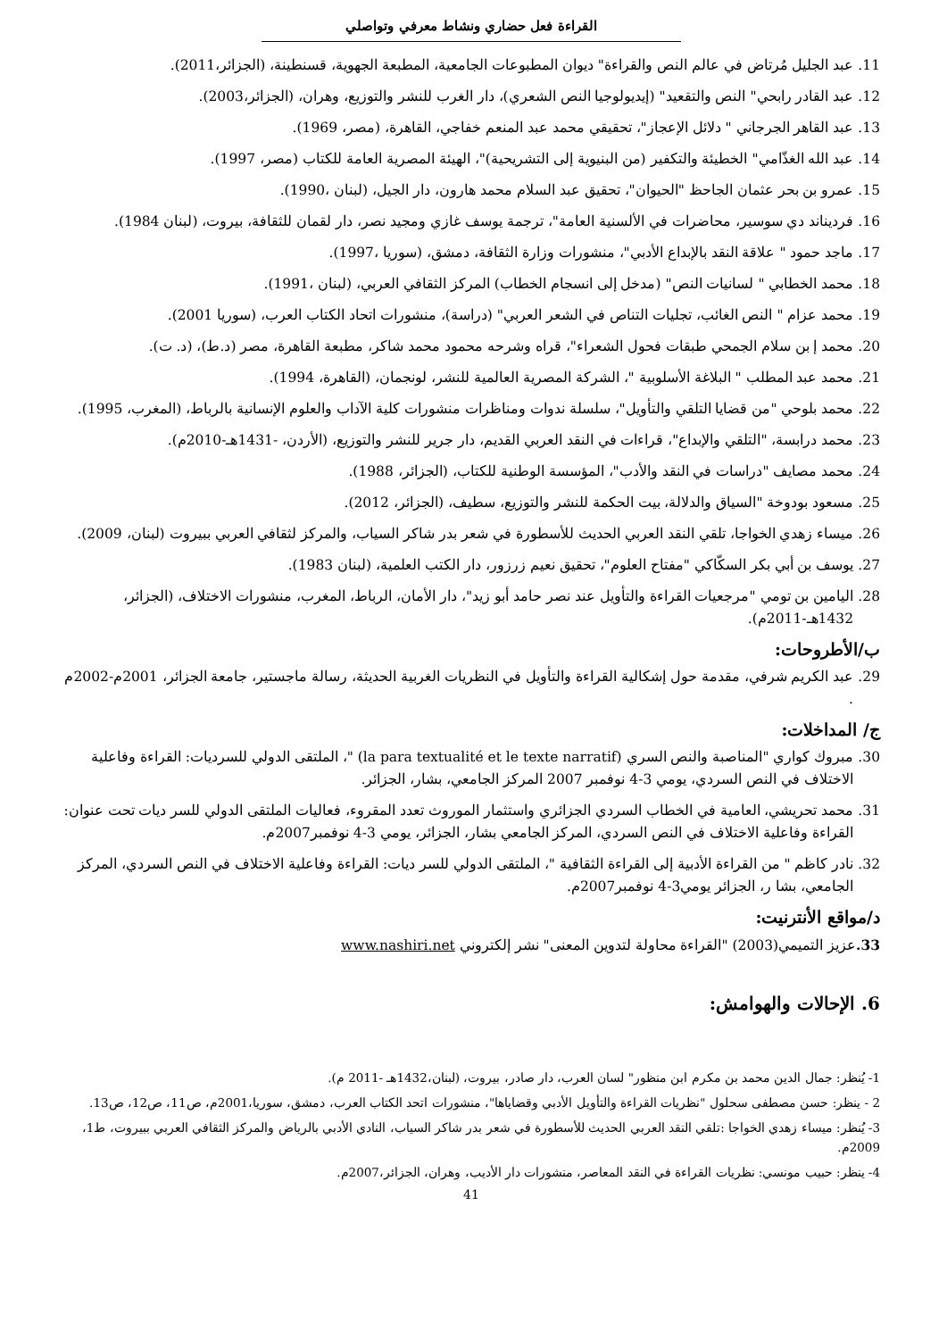القراءة فعل حضاري ونشاط معرفي وتواصلي
11. عبد الجليل مُرتاض في عالم النص والقراءة" ديوان المطبوعات الجامعية، المطبعة الجهوية، قسنطينة، (الجزائر،2011).
12. عبد القادر رابحي" النص والتقعيد" (إيديولوجيا النص الشعري)، دار الغرب للنشر والتوزيع، وهران، (الجزائر،2003).
13. عبد القاهر الجرجاني " دلائل الإعجاز"، تحقيقي محمد عبد المنعم خفاجي، القاهرة، (مصر، 1969).
14. عبد الله الغذّامي" الخطيئة والتكفير (من البنيوية إلى التشريحية)"، الهيئة المصرية العامة للكتاب (مصر، 1997).
15. عمرو بن بحر عثمان الجاحظ "الحيوان"، تحقيق عبد السلام محمد هارون، دار الجيل، (لبنان ،1990).
16. فرديناند دي سوسير، محاضرات في الألسنية العامة"، ترجمة يوسف غازي ومجيد نصر، دار لقمان للثقافة، بيروت، (لبنان 1984).
17. ماجد حمود " علاقة النقد بالإبداع الأدبي"، منشورات وزارة الثقافة، دمشق، (سوريا ،1997).
18. محمد الخطابي " لسانيات النص" (مدخل إلى انسجام الخطاب) المركز الثقافي العربي، (لبنان ،1991).
19. محمد عزام " النص الغائب، تجليات التناص في الشعر العربي" (دراسة)، منشورات اتحاد الكتاب العرب، (سوريا 2001).
20. محمد إ بن سلام الجمحي طبقات فحول الشعراء"، قراه وشرحه محمود محمد شاكر، مطبعة القاهرة، مصر (د.ط)، (د. ت).
21. محمد عبد المطلب " البلاغة الأسلوبية "، الشركة المصرية العالمية للنشر، لونجمان، (القاهرة، 1994).
22. محمد بلوحي "من قضايا التلقي والتأويل"، سلسلة ندوات ومناظرات منشورات كلية الآداب والعلوم الإنسانية بالرباط، (المغرب، 1995).
23. محمد درابسة، "التلقي والإبداع"، قراءات في النقد العربي القديم، دار جرير للنشر والتوزيع، (الأردن، -1431هـ-2010م).
24. محمد مصايف "دراسات في النقد والأدب"، المؤسسة الوطنية للكتاب، (الجزائر، 1988).
25. مسعود بودوخة "السياق والدلالة، بيت الحكمة للنشر والتوزيع، سطيف، (الجزائر، 2012).
26. ميساء زهدي الخواجا، تلقي النقد العربي الحديث للأسطورة في شعر بدر شاكر السياب، والمركز لثقافي العربي ببيروت (لبنان، 2009).
27. يوسف بن أبي بكر السكّاكي "مفتاح العلوم"، تحقيق نعيم زرزور، دار الكتب العلمية، (لبنان 1983).
28. اليامين بن تومي "مرجعيات القراءة والتأويل عند نصر حامد أبو زيد"، دار الأمان، الرباط، المغرب، منشورات الاختلاف، (الجزائر، 1432هـ-2011م).
ب/الأطروحات:
29. عبد الكريم شرفي، مقدمة حول إشكالية القراءة والتأويل في النظريات الغربية الحديثة، رسالة ماجستير، جامعة الجزائر، 2001م-2002م .
ج/ المداخلات:
30. مبروك كواري "المناصبة والنص السري (la para textualité et le texte narratif) "، الملتقى الدولي للسرديات: القراءة وفاعلية الاختلاف في النص السردي، يومي 3-4 نوفمبر 2007 المركز الجامعي، بشار، الجزائر.
31. محمد تحريشي، العامية في الخطاب السردي الجزائري واستثمار الموروث تعدد المقروء، فعاليات الملتقى الدولي للسر ديات تحت عنوان: القراءة وفاعلية الاختلاف في النص السردي، المركز الجامعي بشار، الجزائر، يومي 3-4 نوفمبر2007م.
32. نادر كاظم " من القراءة الأدبية إلى القراءة الثقافية "، الملتقى الدولي للسر ديات: القراءة وفاعلية الاختلاف في النص السردي، المركز الجامعي، بشا ر، الجزائر يومي3-4 نوفمبر2007م.
د/مواقع الأنترنيت:
33. عزيز التميمي(2003) "القراءة محاولة لتدوين المعنى" نشر إلكتروني www.nashiri.net
6. الإحالات والهوامش:
1- يُنظر: جمال الدين محمد بن مكرم ابن منظور" لسان العرب، دار صادر، بيروت، (لبنان،1432هـ -2011 م).
2 - ينظر: حسن مصطفى سحلول "نظريات القراءة والتأويل الأدبي وقضاياها"، منشورات اتحد الكتاب العرب، دمشق، سوريا،2001م، ص11، ص12، ص13.
3- يُنظر: ميساء زهدي الخواجا :تلقي النقد العربي الحديث للأسطورة في شعر بدر شاكر السياب، النادي الأدبي بالرياض والمركز الثقافي العربي ببيروت، ط1، 2009م.
4- ينظر: حبيب مونسي: نظريات القراءة في النقد المعاصر، منشورات دار الأديب، وهران، الجزائر،2007م.
41